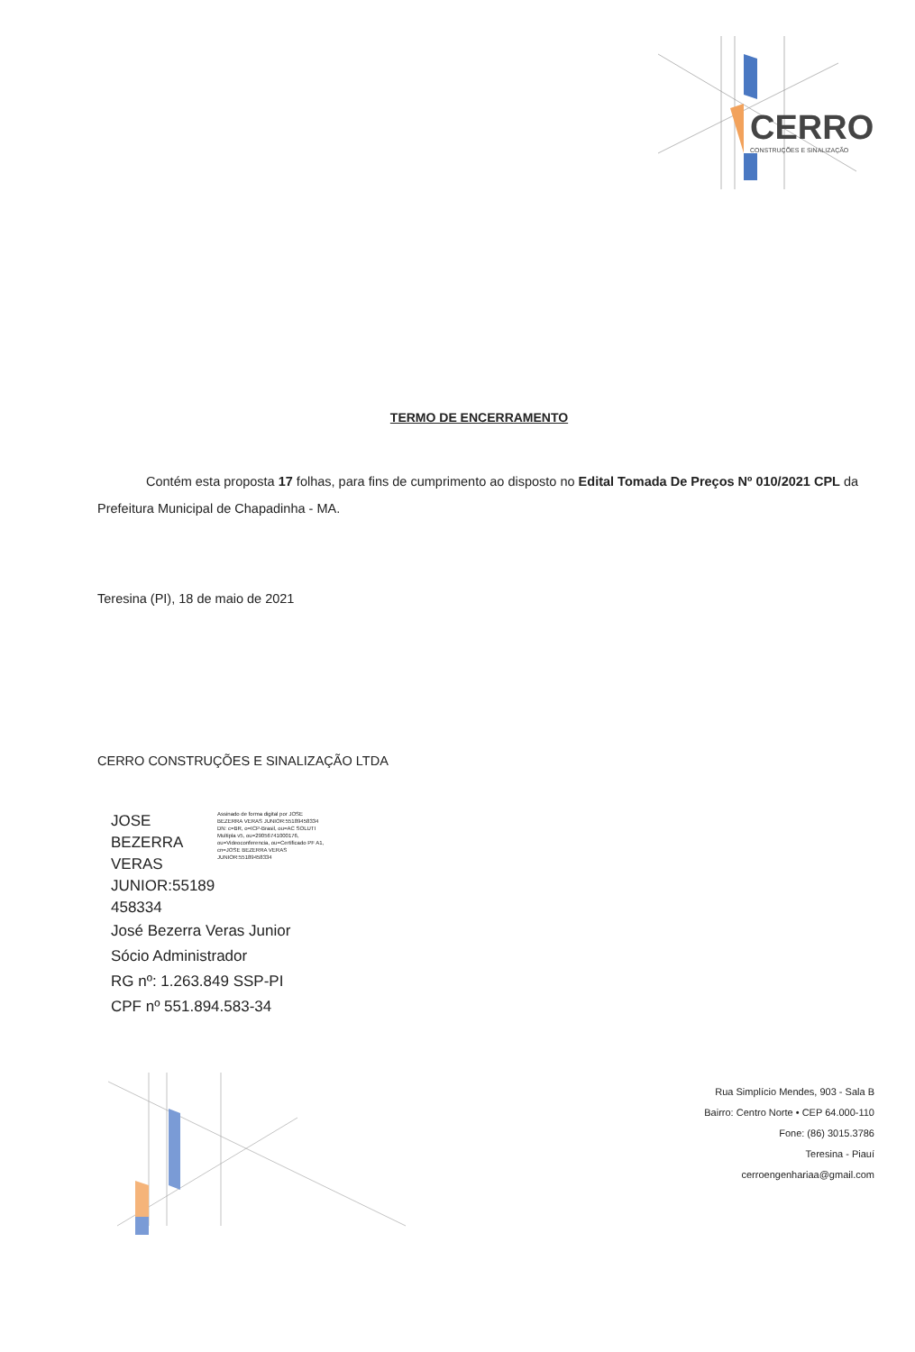CERRO
CONSTRUÇÕES E SINALIZAÇÃO
TERMO DE ENCERRAMENTO
Contém esta proposta 17 folhas, para fins de cumprimento ao disposto no Edital Tomada De Preços Nº 010/2021 CPL da Prefeitura Municipal de Chapadinha - MA.
Teresina (PI), 18 de maio de 2021
CERRO CONSTRUÇÕES E SINALIZAÇÃO LTDA
JOSE BEZERRA VERAS JUNIOR:55189 458334
Assinado de forma digital por JOSE BEZERRA VERAS JUNIOR:55189458334 DN: c=BR, o=ICP-Brasil, ou=AC SOLUTI Multipla v5, ou=29056741000176, ou=Videoconferencia, ou=Certificado PF A1, cn=JOSE BEZERRA VERAS JUNIOR:55189458334
José Bezerra Veras Junior
Sócio Administrador
RG nº: 1.263.849 SSP-PI
CPF nº 551.894.583-34
Rua Simplício Mendes, 903 - Sala B
Bairro: Centro Norte • CEP 64.000-110
Fone: (86) 3015.3786
Teresina - Piauí
cerroengenhariaa@gmail.com